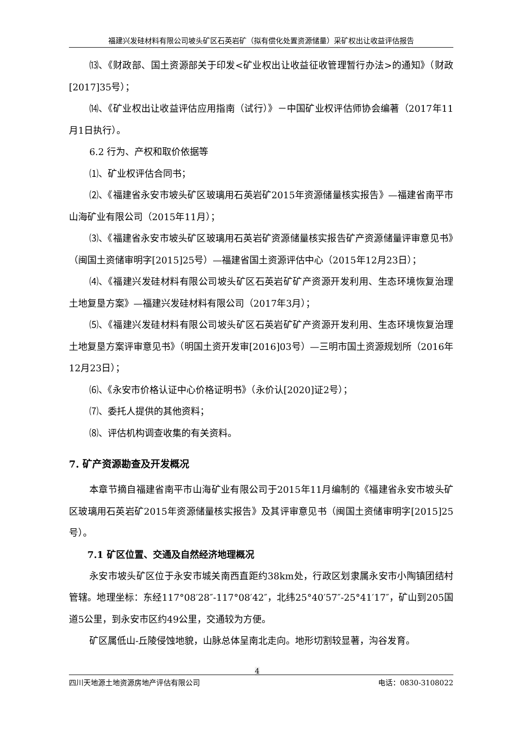福建兴发硅材料有限公司坡头矿区石英岩矿（拟有偿化处置资源储量）采矿权出让收益评估报告
⒀、《财政部、国土资源部关于印发<矿业权出让收益征收管理暂行办法>的通知》（财政[2017]35号）；
⒁、《矿业权出让收益评估应用指南（试行）》－中国矿业权评估师协会编著（2017年11月1日执行）。
6.2 行为、产权和取价依据等
⑴、矿业权评估合同书；
⑵、《福建省永安市坡头矿区玻璃用石英岩矿2015年资源储量核实报告》—福建省南平市山海矿业有限公司（2015年11月）；
⑶、《福建省永安市坡头矿区玻璃用石英岩矿资源储量核实报告矿产资源储量评审意见书》（闽国土资储审明字[2015]25号）—福建省国土资源评估中心（2015年12月23日）；
⑷、《福建兴发硅材料有限公司坡头矿区石英岩矿矿产资源开发利用、生态环境恢复治理土地复垦方案》—福建兴发硅材料有限公司（2017年3月）；
⑸、《福建兴发硅材料有限公司坡头矿区石英岩矿矿产资源开发利用、生态环境恢复治理土地复垦方案评审意见书》（明国土资开发审[2016]03号）—三明市国土资源规划所（2016年12月23日）；
⑹、《永安市价格认证中心价格证明书》（永价认[2020]证2号）；
⑺、委托人提供的其他资料；
⑻、评估机构调查收集的有关资料。
7. 矿产资源勘查及开发概况
本章节摘自福建省南平市山海矿业有限公司于2015年11月编制的《福建省永安市坡头矿区玻璃用石英岩矿2015年资源储量核实报告》及其评审意见书（闽国土资储审明字[2015]25号）。
7.1 矿区位置、交通及自然经济地理概况
永安市坡头矿区位于永安市城关南西直距约38km处，行政区划隶属永安市小陶镇团结村管辖。地理坐标：东经117°08′28″-117°08′42″，北纬25°40′57″-25°41′17″，矿山到205国道5公里，到永安市区约49公里，交通较为方便。
矿区属低山-丘陵侵蚀地貌，山脉总体呈南北走向。地形切割较显著，沟谷发育。
4
四川天地源土地资源房地产评估有限公司 电话：0830-3108022